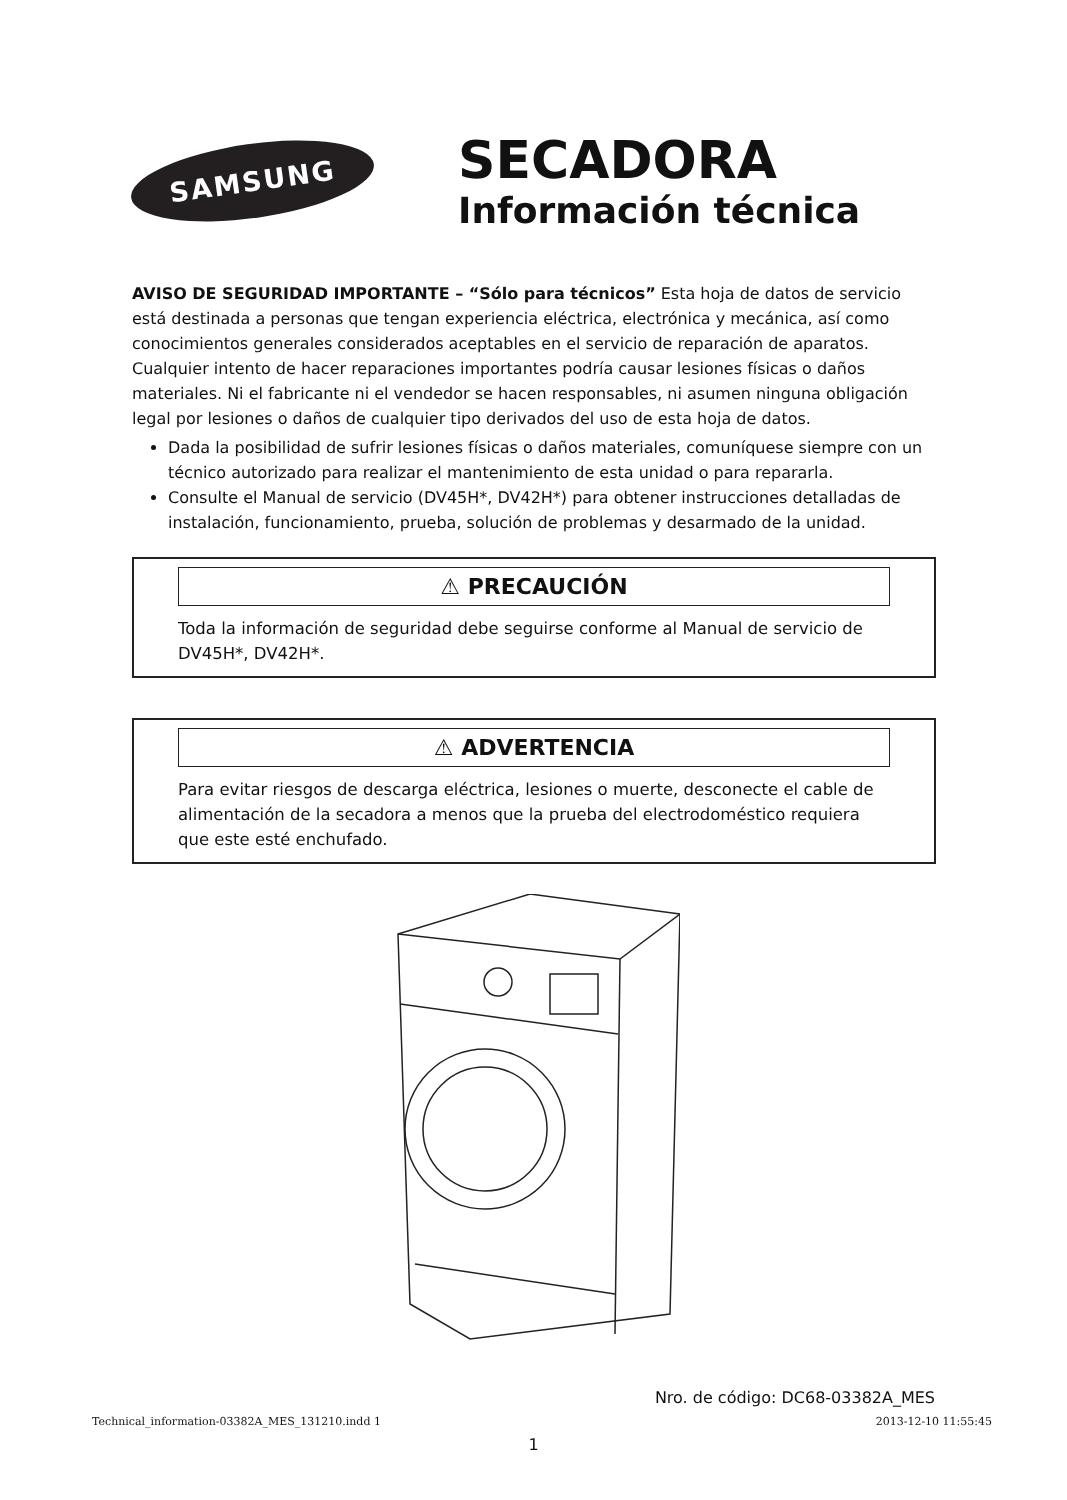SAMSUNG
SECADORA
Información técnica
AVISO DE SEGURIDAD IMPORTANTE – “Sólo para técnicos” Esta hoja de datos de servicio está destinada a personas que tengan experiencia eléctrica, electrónica y mecánica, así como conocimientos generales considerados aceptables en el servicio de reparación de aparatos. Cualquier intento de hacer reparaciones importantes podría causar lesiones físicas o daños materiales. Ni el fabricante ni el vendedor se hacen responsables, ni asumen ninguna obligación legal por lesiones o daños de cualquier tipo derivados del uso de esta hoja de datos.
Dada la posibilidad de sufrir lesiones físicas o daños materiales, comuníquese siempre con un técnico autorizado para realizar el mantenimiento de esta unidad o para repararla.
Consulte el Manual de servicio (DV45H*, DV42H*) para obtener instrucciones detalladas de instalación, funcionamiento, prueba, solución de problemas y desarmado de la unidad.
⚠ PRECAUCIÓN
Toda la información de seguridad debe seguirse conforme al Manual de servicio de DV45H*, DV42H*.
⚠ ADVERTENCIA
Para evitar riesgos de descarga eléctrica, lesiones o muerte, desconecte el cable de alimentación de la secadora a menos que la prueba del electrodoméstico requiera que este esté enchufado.
Nro. de código: DC68-03382A_MES
1
Technical_information-03382A_MES_131210.indd 1 2013-12-10 11:55:45